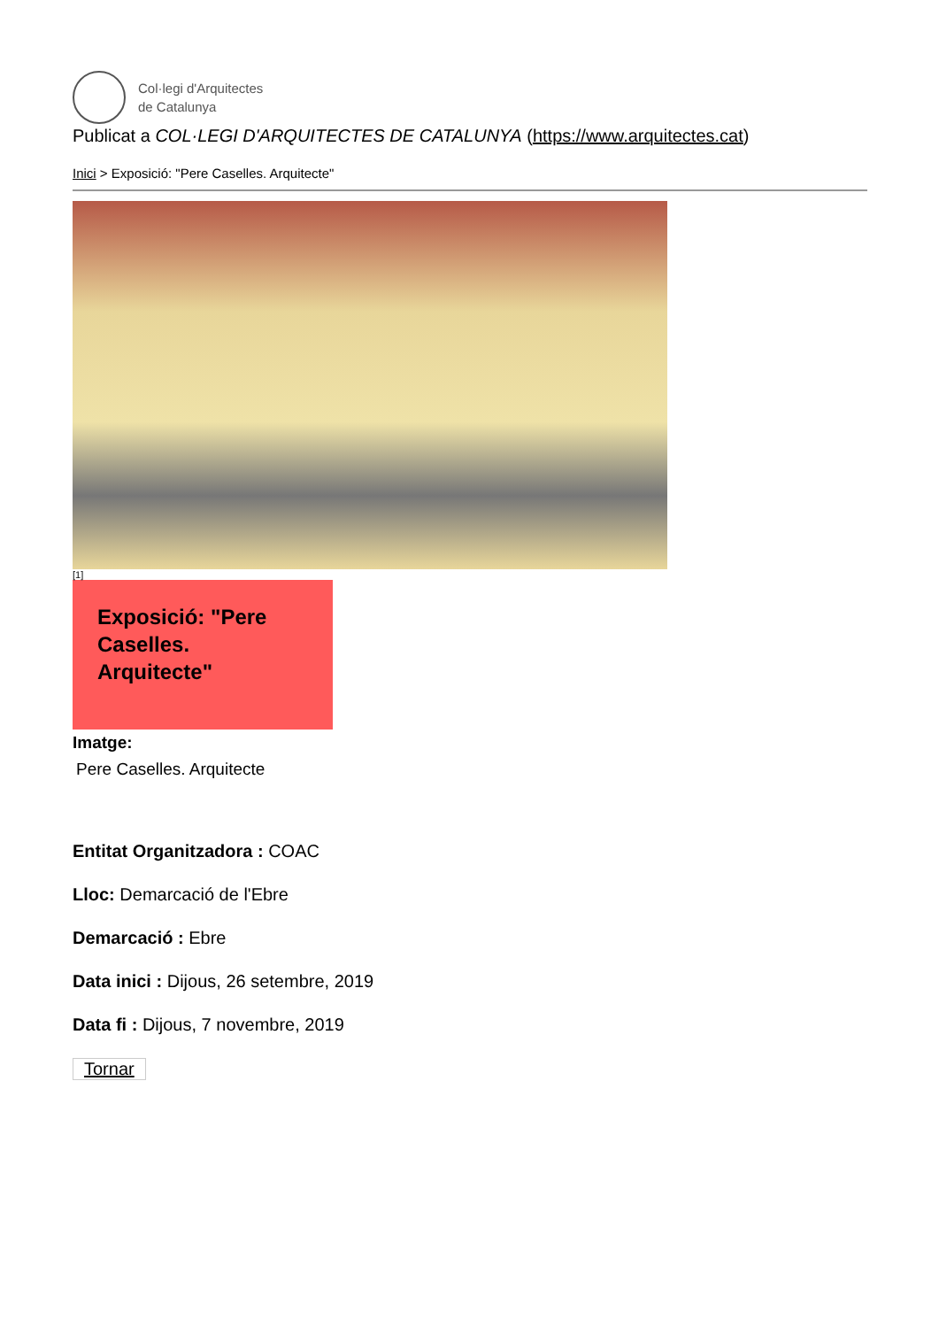Col·legi d'Arquitectes
de Catalunya
Publicat a COL·LEGI D'ARQUITECTES DE CATALUNYA (https://www.arquitectes.cat)
Inici > Exposició: "Pere Caselles. Arquitecte"
[1]
Exposició: "Pere Caselles. Arquitecte"
Imatge:
Pere Caselles. Arquitecte
Entitat Organitzadora : COAC
Lloc: Demarcació de l'Ebre
Demarcació : Ebre
Data inici : Dijous, 26 setembre, 2019
Data fi : Dijous, 7 novembre, 2019
Tornar